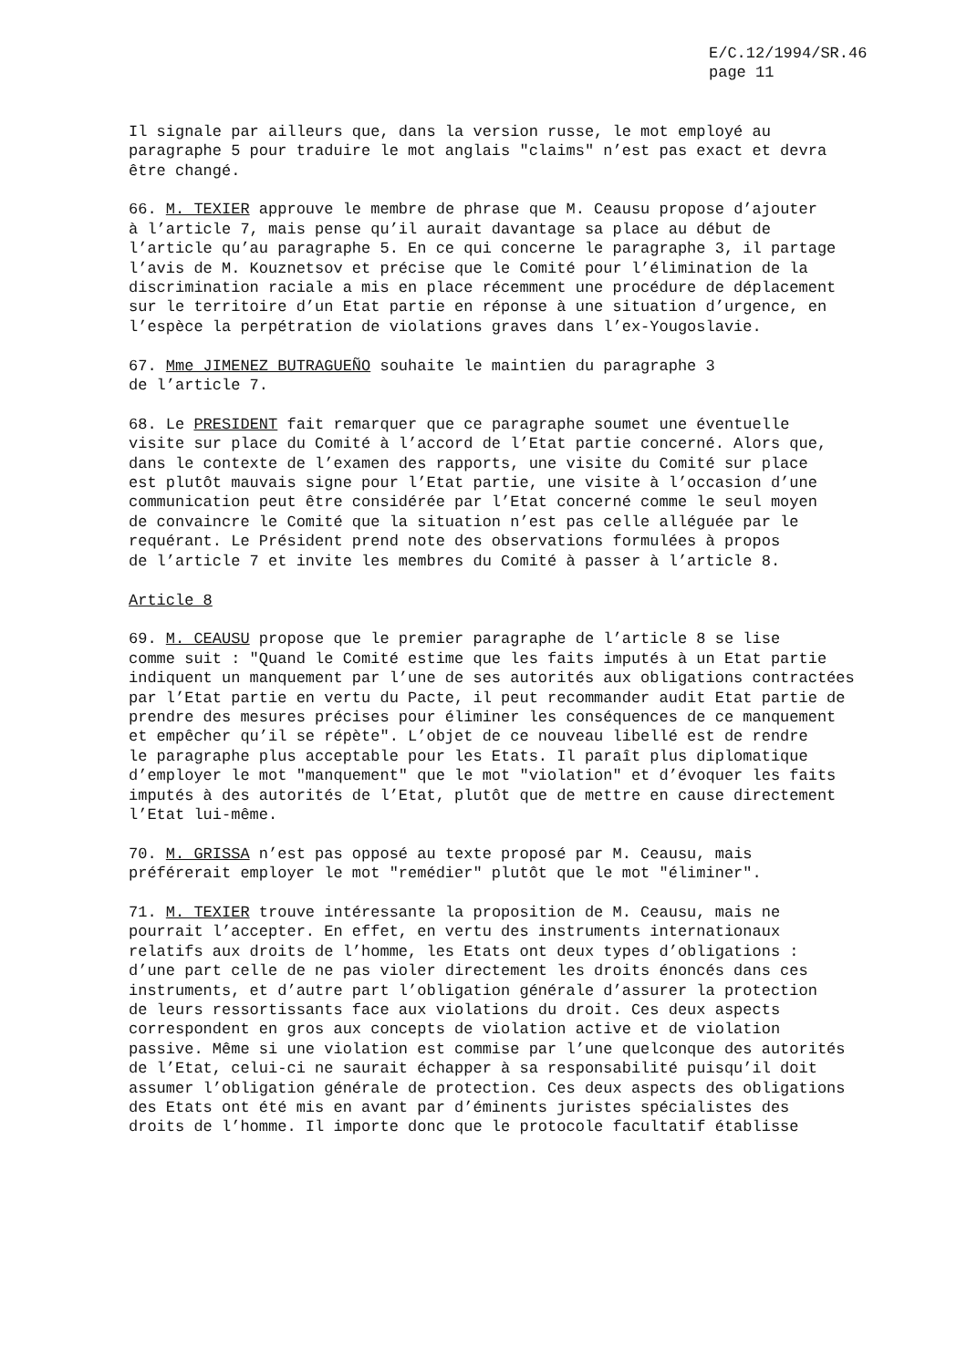E/C.12/1994/SR.46
page 11
Il signale par ailleurs que, dans la version russe, le mot employé au paragraphe 5 pour traduire le mot anglais "claims" n’est pas exact et devra être changé.
66. M. TEXIER approuve le membre de phrase que M. Ceausu propose d’ajouter à l’article 7, mais pense qu’il aurait davantage sa place au début de l’article qu’au paragraphe 5. En ce qui concerne le paragraphe 3, il partage l’avis de M. Kouznetsov et précise que le Comité pour l’élimination de la discrimination raciale a mis en place récemment une procédure de déplacement sur le territoire d’un Etat partie en réponse à une situation d’urgence, en l’espèce la perpétration de violations graves dans l’ex-Yougoslavie.
67. Mme JIMENEZ BUTRAGUEÑO souhaite le maintien du paragraphe 3 de l’article 7.
68. Le PRESIDENT fait remarquer que ce paragraphe soumet une éventuelle visite sur place du Comité à l’accord de l’Etat partie concerné. Alors que, dans le contexte de l’examen des rapports, une visite du Comité sur place est plutôt mauvais signe pour l’Etat partie, une visite à l’occasion d’une communication peut être considérée par l’Etat concerné comme le seul moyen de convaincre le Comité que la situation n’est pas celle alléguée par le requérant. Le Président prend note des observations formulées à propos de l’article 7 et invite les membres du Comité à passer à l’article 8.
Article 8
69. M. CEAUSU propose que le premier paragraphe de l’article 8 se lise comme suit : "Quand le Comité estime que les faits imputés à un Etat partie indiquent un manquement par l’une de ses autorités aux obligations contractées par l’Etat partie en vertu du Pacte, il peut recommander audit Etat partie de prendre des mesures précises pour éliminer les conséquences de ce manquement et empêcher qu’il se répète". L’objet de ce nouveau libellé est de rendre le paragraphe plus acceptable pour les Etats. Il paraît plus diplomatique d’employer le mot "manquement" que le mot "violation" et d’évoquer les faits imputés à des autorités de l’Etat, plutôt que de mettre en cause directement l’Etat lui-même.
70. M. GRISSA n’est pas opposé au texte proposé par M. Ceausu, mais préférerait employer le mot "remédier" plutôt que le mot "éliminer".
71. M. TEXIER trouve intéressante la proposition de M. Ceausu, mais ne pourrait l’accepter. En effet, en vertu des instruments internationaux relatifs aux droits de l’homme, les Etats ont deux types d’obligations : d’une part celle de ne pas violer directement les droits énoncés dans ces instruments, et d’autre part l’obligation générale d’assurer la protection de leurs ressortissants face aux violations du droit. Ces deux aspects correspondent en gros aux concepts de violation active et de violation passive. Même si une violation est commise par l’une quelconque des autorités de l’Etat, celui-ci ne saurait échapper à sa responsabilité puisqu’il doit assumer l’obligation générale de protection. Ces deux aspects des obligations des Etats ont été mis en avant par d’éminents juristes spécialistes des droits de l’homme. Il importe donc que le protocole facultatif établisse